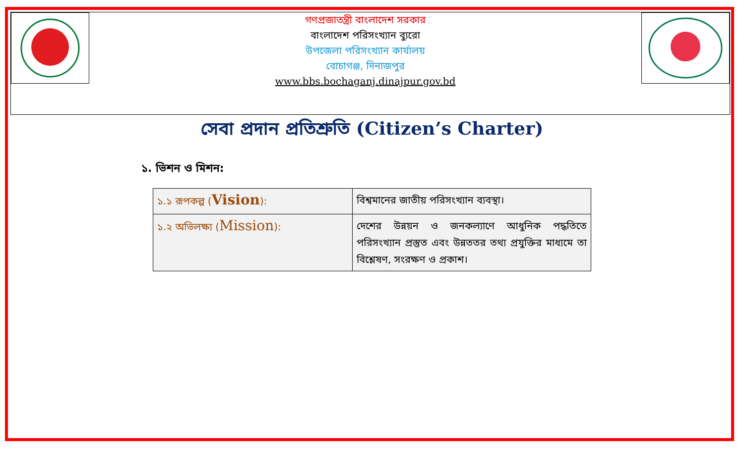গণপ্রজাতন্ত্রী বাংলাদেশ সরকার
বাংলাদেশ পরিসংখ্যান ব্যুরো
উপজেলা পরিসংখ্যান কার্যালয়
বোচাগঞ্জ, দিনাজপুর
www.bbs.bochaganj.dinajpur.gov.bd
সেবা প্রদান প্রতিশ্রুতি (Citizen’s Charter)
১. ভিশন ও মিশন:
| ১.১ রূপকল্প ( Vision ): | বিশ্বমানের জাতীয় পরিসংখ্যান ব্যবস্থা। |
| ১.২ অভিলক্ষ্য ( Mission ): | দেশের উন্নয়ন ও জনকল্যাণে আধুনিক পদ্ধতিতে পরিসংখ্যান প্রস্তুত এবং উন্নততর তথ্য প্রযুক্তির মাধ্যমে তা বিশ্লেষণ, সংরক্ষণ ও প্রকাশ। |